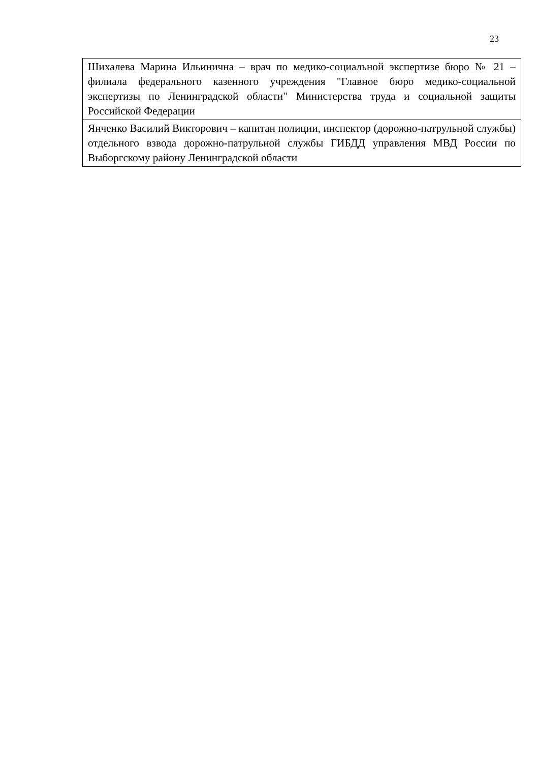23
| Шихалева Марина Ильинична – врач по медико-социальной экспертизе бюро № 21 – филиала федерального казенного учреждения "Главное бюро медико-социальной экспертизы по Ленинградской области" Министерства труда и социальной защиты Российской Федерации |
| Янченко Василий Викторович – капитан полиции, инспектор (дорожно-патрульной службы) отдельного взвода дорожно-патрульной службы ГИБДД управления МВД России по Выборгскому району Ленинградской области |